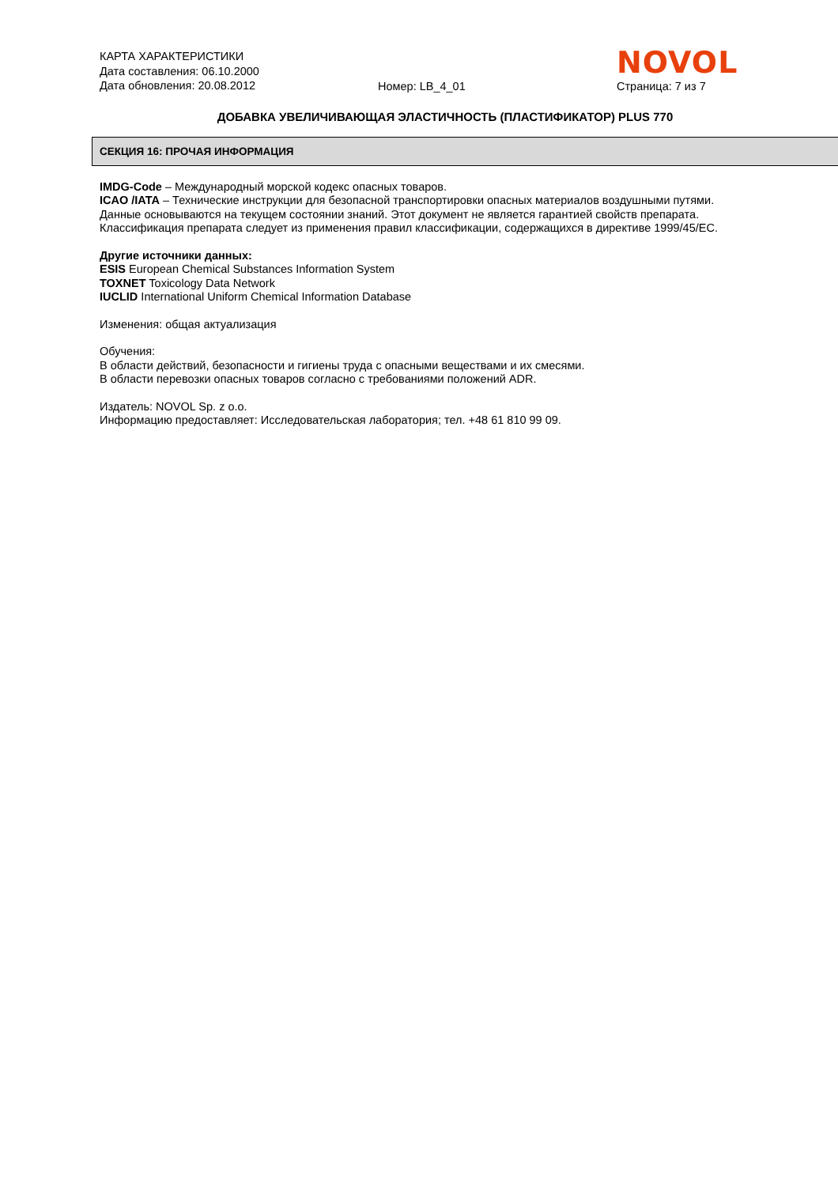КАРТА ХАРАКТЕРИСТИКИ
Дата составления: 06.10.2000
Дата обновления: 20.08.2012
Номер: LB_4_01
NOVOL
Страница: 7 из 7
ДОБАВКА УВЕЛИЧИВАЮЩАЯ ЭЛАСТИЧНОСТЬ (ПЛАСТИФИКАТОР) PLUS 770
СЕКЦИЯ 16: ПРОЧАЯ ИНФОРМАЦИЯ
IMDG-Code – Международный морской кодекс опасных товаров.
ICAO /IATA – Технические инструкции для безопасной транспортировки опасных материалов воздушными путями.
Данные основываются на текущем состоянии знаний. Этот документ не является гарантией свойств препарата.
Классификация препарата следует из применения правил классификации, содержащихся в директиве 1999/45/EC.
Другие источники данных:
ESIS European Chemical Substances Information System
TOXNET Toxicology Data Network
IUCLID International Uniform Chemical Information Database
Изменения: общая актуализация
Обучения:
В области действий, безопасности и гигиены труда с опасными веществами и их смесями.
В области перевозки опасных товаров согласно с требованиями положений ADR.
Издатель: NOVOL Sp. z o.o.
Информацию предоставляет: Исследовательская лаборатория; тел. +48 61 810 99 09.